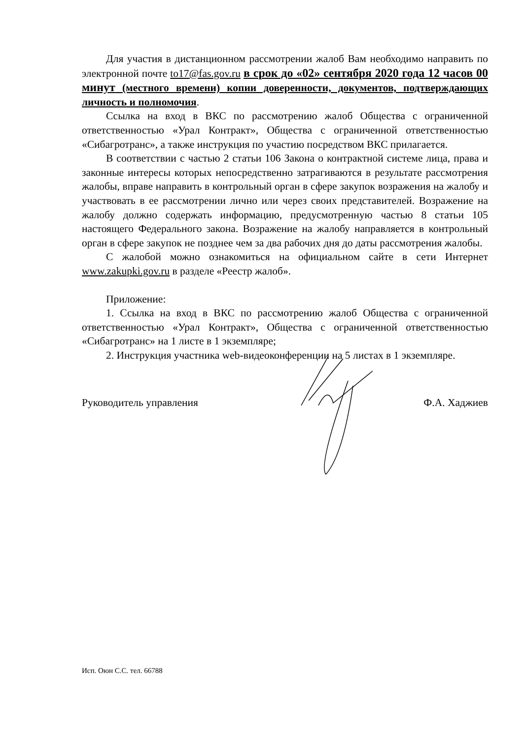Для участия в дистанционном рассмотрении жалоб Вам необходимо направить по электронной почте to17@fas.gov.ru в срок до «02» сентября 2020 года 12 часов 00 минут (местного времени) копии доверенности, документов, подтверждающих личность и полномочия.
Ссылка на вход в ВКС по рассмотрению жалоб Общества с ограниченной ответственностью «Урал Контракт», Общества с ограниченной ответственностью «Сибагротранс», а также инструкция по участию посредством ВКС прилагается.
В соответствии с частью 2 статьи 106 Закона о контрактной системе лица, права и законные интересы которых непосредственно затрагиваются в результате рассмотрения жалобы, вправе направить в контрольный орган в сфере закупок возражения на жалобу и участвовать в ее рассмотрении лично или через своих представителей. Возражение на жалобу должно содержать информацию, предусмотренную частью 8 статьи 105 настоящего Федерального закона. Возражение на жалобу направляется в контрольный орган в сфере закупок не позднее чем за два рабочих дня до даты рассмотрения жалобы.
С жалобой можно ознакомиться на официальном сайте в сети Интернет www.zakupki.gov.ru в разделе «Реестр жалоб».
Приложение:
1. Ссылка на вход в ВКС по рассмотрению жалоб Общества с ограниченной ответственностью «Урал Контракт», Общества с ограниченной ответственностью «Сибагротранс» на 1 листе в 1 экземпляре;
2. Инструкция участника web-видеоконференции на 5 листах в 1 экземпляре.
Руководитель управления Ф.А. Хаджиев
Исп. Оюн С.С. тел. 66788